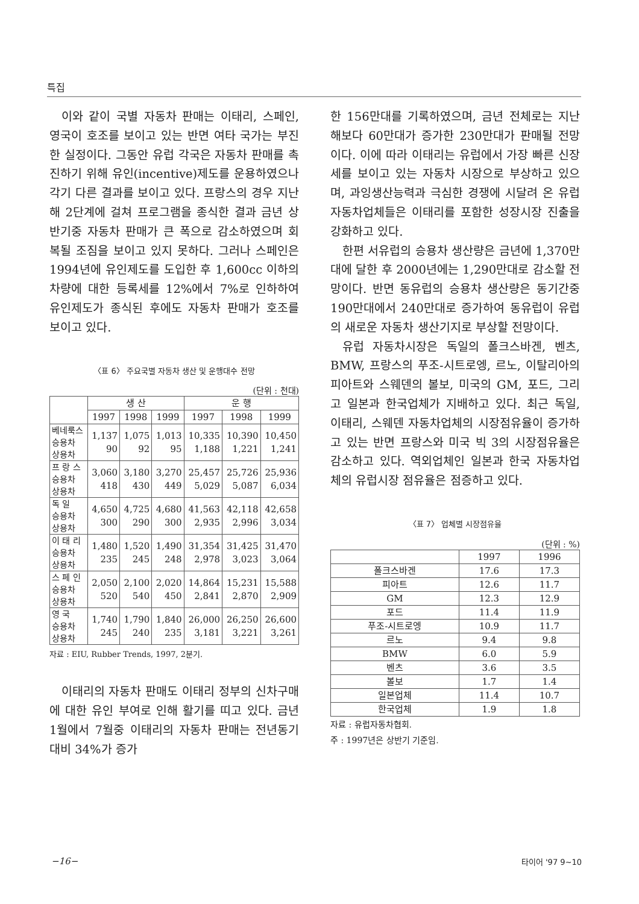특집
이와 같이 국별 자동차 판매는 이태리, 스페인, 영국이 호조를 보이고 있는 반면 여타 국가는 부진한 실정이다. 그동안 유럽 각국은 자동차 판매를 촉진하기 위해 유인(incentive)제도를 운용하였으나 각기 다른 결과를 보이고 있다. 프랑스의 경우 지난해 2단계에 걸쳐 프로그램을 종식한 결과 금년 상반기중 자동차 판매가 큰 폭으로 감소하였으며 회복될 조짐을 보이고 있지 못하다. 그러나 스페인은 1994년에 유인제도를 도입한 후 1,600cc 이하의 차량에 대한 등록세를 12%에서 7%로 인하하여 유인제도가 종식된 후에도 자동차 판매가 호조를 보이고 있다.
〈표 6〉 주요국별 자동차 생산 및 운행대수 전망
(단위 : 천대)
| | 생 산 | | | 운 행 | | |
| --- | --- | --- | --- | --- | --- | --- |
| | 1997 | 1998 | 1999 | 1997 | 1998 | 1999 |
| 베네룩스 승용차 상용차 | 1,137 90 | 1,075 92 | 1,013 95 | 10,335 1,188 | 10,390 1,221 | 10,450 1,241 |
| 프 랑 스 승용차 상용차 | 3,060 418 | 3,180 430 | 3,270 449 | 25,457 5,029 | 25,726 5,087 | 25,936 6,034 |
| 독 일 승용차 상용차 | 4,650 300 | 4,725 290 | 4,680 300 | 41,563 2,935 | 42,118 2,996 | 42,658 3,034 |
| 이 태 리 승용차 상용차 | 1,480 235 | 1,520 245 | 1,490 248 | 31,354 2,978 | 31,425 3,023 | 31,470 3,064 |
| 스 페 인 승용차 상용차 | 2,050 520 | 2,100 540 | 2,020 450 | 14,864 2,841 | 15,231 2,870 | 15,588 2,909 |
| 영 국 승용차 상용차 | 1,740 245 | 1,790 240 | 1,840 235 | 26,000 3,181 | 26,250 3,221 | 26,600 3,261 |
자료 : EIU, Rubber Trends, 1997, 2분기.
이태리의 자동차 판매도 이태리 정부의 신차구매에 대한 유인 부여로 인해 활기를 띠고 있다. 금년 1월에서 7월중 이태리의 자동차 판매는 전년동기대비 34%가 증가
한 156만대를 기록하였으며, 금년 전체로는 지난해보다 60만대가 증가한 230만대가 판매될 전망이다. 이에 따라 이태리는 유럽에서 가장 빠른 신장세를 보이고 있는 자동차 시장으로 부상하고 있으며, 과잉생산능력과 극심한 경쟁에 시달려 온 유럽 자동차업체들은 이태리를 포함한 성장시장 진출을 강화하고 있다.
한편 서유럽의 승용차 생산량은 금년에 1,370만대에 달한 후 2000년에는 1,290만대로 감소할 전망이다. 반면 동유럽의 승용차 생산량은 동기간중 190만대에서 240만대로 증가하여 동유럽이 유럽의 새로운 자동차 생산기지로 부상할 전망이다.
유럽 자동차시장은 독일의 폴크스바겐, 벤츠, BMW, 프랑스의 푸조-시트로엥, 르노, 이탈리아의 피아트와 스웨덴의 볼보, 미국의 GM, 포드, 그리고 일본과 한국업체가 지배하고 있다. 최근 독일, 이태리, 스웨덴 자동차업체의 시장점유율이 증가하고 있는 반면 프랑스와 미국 빅 3의 시장점유율은 감소하고 있다. 역외업체인 일본과 한국 자동차업체의 유럽시장 점유율은 점증하고 있다.
〈표 7〉 업체별 시장점유율
(단위 : %)
| | 1997 | 1996 |
| --- | --- | --- |
| 폴크스바겐 | 17.6 | 17.3 |
| 피아트 | 12.6 | 11.7 |
| GM | 12.3 | 12.9 |
| 포드 | 11.4 | 11.9 |
| 푸조-시트로엥 | 10.9 | 11.7 |
| 르노 | 9.4 | 9.8 |
| BMW | 6.0 | 5.9 |
| 벤츠 | 3.6 | 3.5 |
| 볼보 | 1.7 | 1.4 |
| 일본업체 | 11.4 | 10.7 |
| 한국업체 | 1.9 | 1.8 |
자료 : 유럽자동차협회.
주 : 1997년은 상반기 기준임.
−16− 타이어 '97 9~10